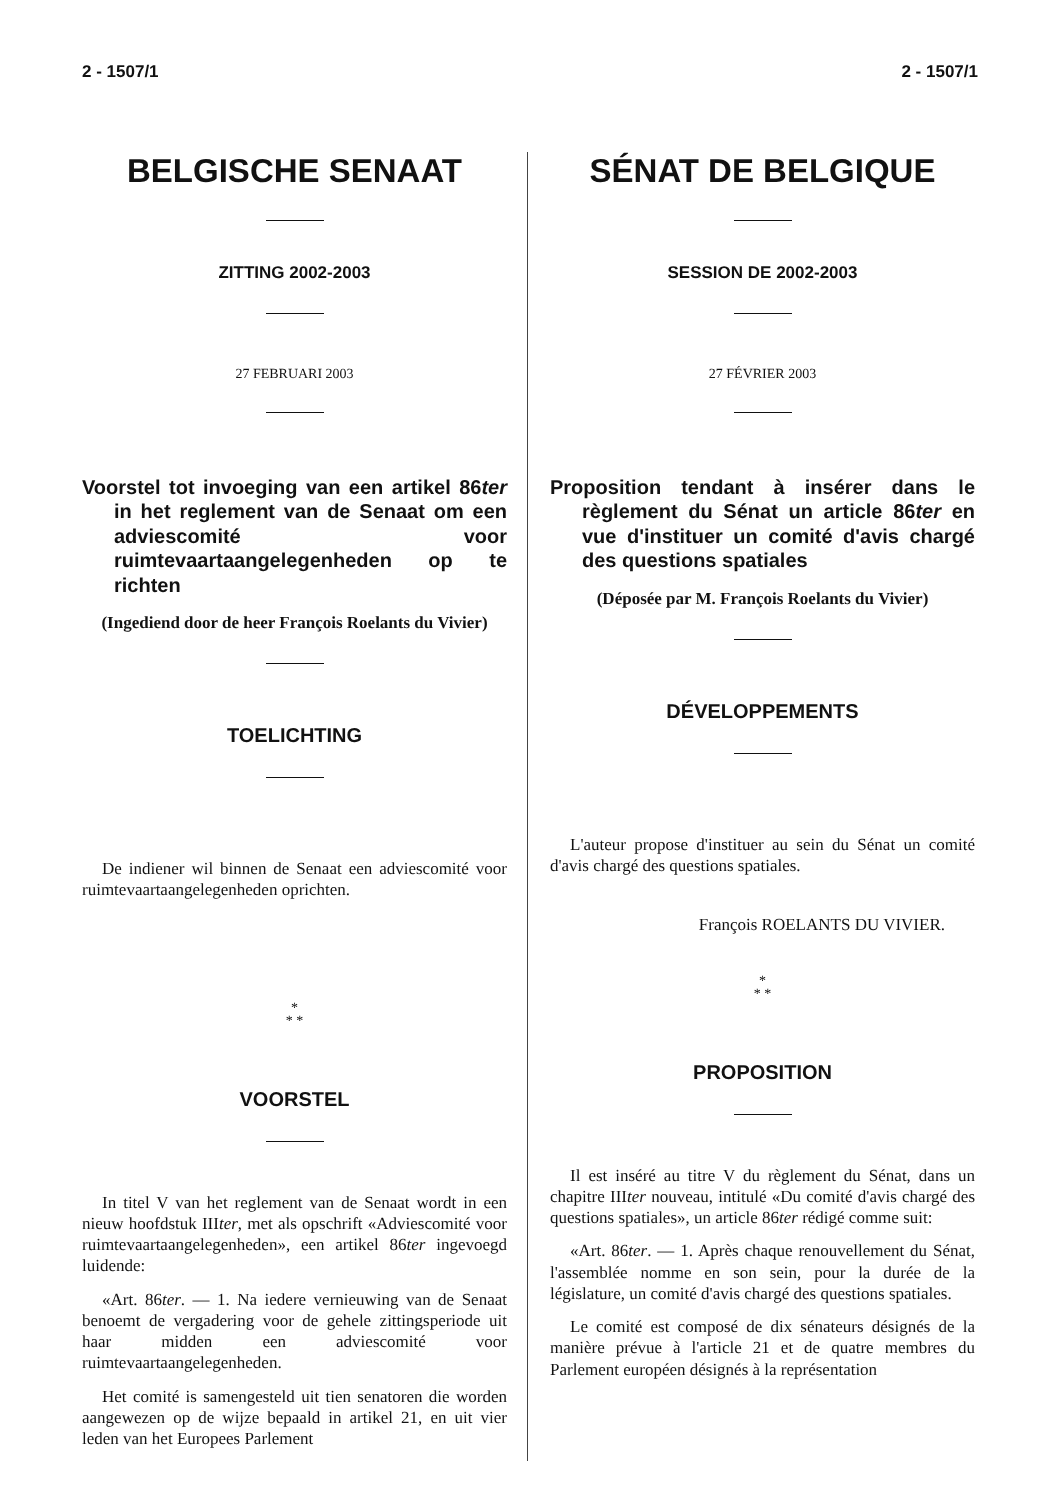2 - 1507/1 2 - 1507/1
BELGISCHE SENAAT
ZITTING 2002-2003
27 FEBRUARI 2003
Voorstel tot invoeging van een artikel 86ter in het reglement van de Senaat om een adviescomité voor ruimtevaartaangelegenheden op te richten
(Ingediend door de heer François Roelants du Vivier)
TOELICHTING
De indiener wil binnen de Senaat een adviescomité voor ruimtevaartaangelegenheden oprichten.
*
* *
VOORSTEL
In titel V van het reglement van de Senaat wordt in een nieuw hoofdstuk IIIter, met als opschrift «Adviescomité voor ruimtevaartaangelegenheden», een artikel 86ter ingevoegd luidende:
«Art. 86ter. — 1. Na iedere vernieuwing van de Senaat benoemt de vergadering voor de gehele zittingsperiode uit haar midden een adviescomité voor ruimtevaartaangelegenheden.
Het comité is samengesteld uit tien senatoren die worden aangewezen op de wijze bepaald in artikel 21, en uit vier leden van het Europees Parlement
SÉNAT DE BELGIQUE
SESSION DE 2002-2003
27 FÉVRIER 2003
Proposition tendant à insérer dans le règlement du Sénat un article 86ter en vue d'instituer un comité d'avis chargé des questions spatiales
(Déposée par M. François Roelants du Vivier)
DÉVELOPPEMENTS
L'auteur propose d'instituer au sein du Sénat un comité d'avis chargé des questions spatiales.
François ROELANTS DU VIVIER.
*
* *
PROPOSITION
Il est inséré au titre V du règlement du Sénat, dans un chapitre IIIter nouveau, intitulé «Du comité d'avis chargé des questions spatiales», un article 86ter rédigé comme suit:
«Art. 86ter. — 1. Après chaque renouvellement du Sénat, l'assemblée nomme en son sein, pour la durée de la législature, un comité d'avis chargé des questions spatiales.
Le comité est composé de dix sénateurs désignés de la manière prévue à l'article 21 et de quatre membres du Parlement européen désignés à la représentation